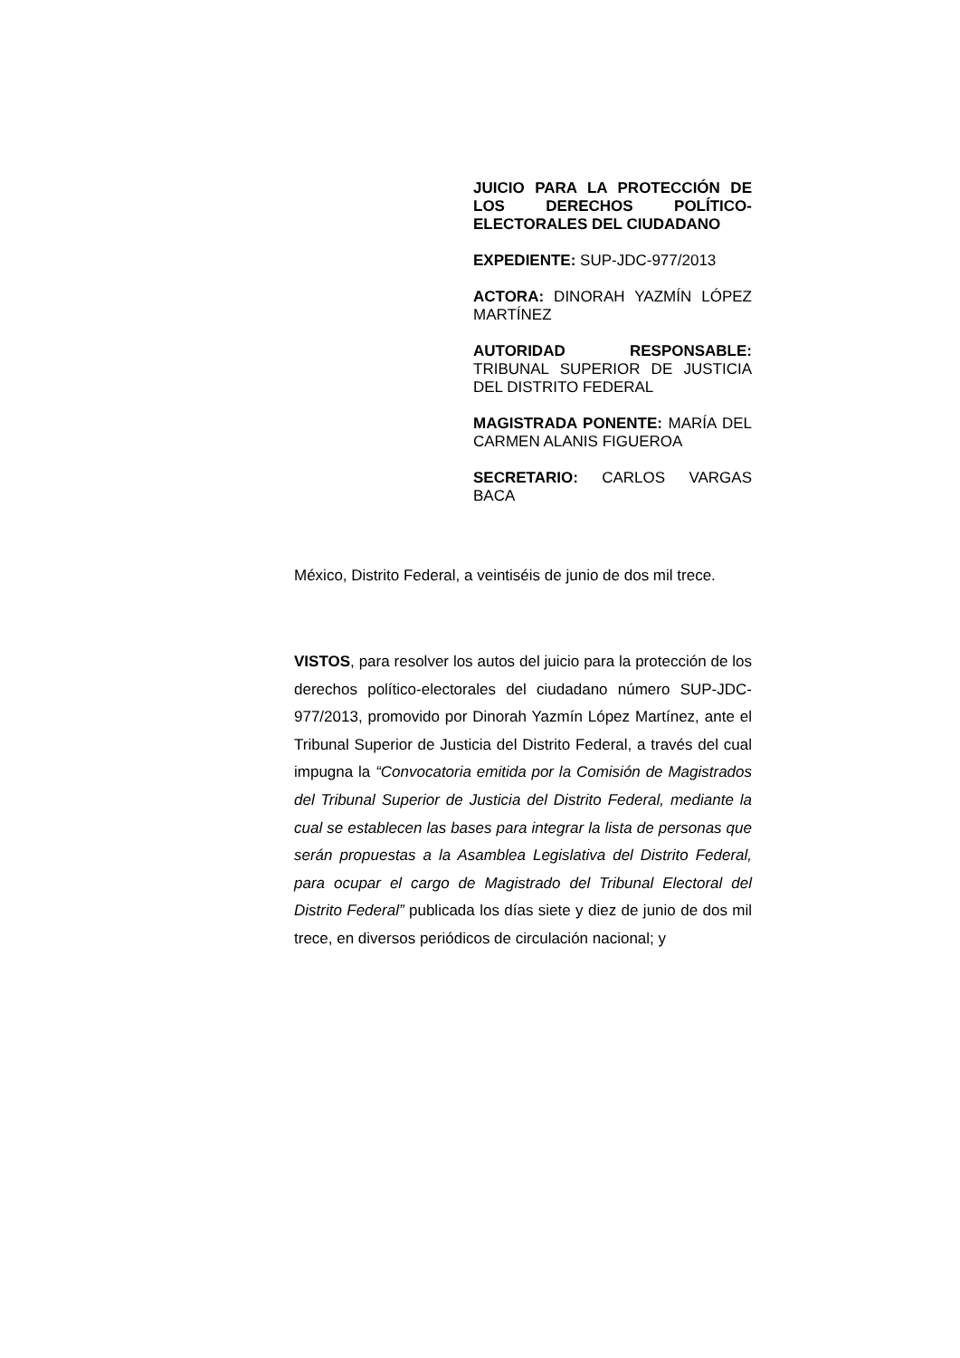JUICIO PARA LA PROTECCIÓN DE LOS DERECHOS POLÍTICO-ELECTORALES DEL CIUDADANO
EXPEDIENTE: SUP-JDC-977/2013
ACTORA: DINORAH YAZMÍN LÓPEZ MARTÍNEZ
AUTORIDAD RESPONSABLE: TRIBUNAL SUPERIOR DE JUSTICIA DEL DISTRITO FEDERAL
MAGISTRADA PONENTE: MARÍA DEL CARMEN ALANIS FIGUEROA
SECRETARIO: CARLOS VARGAS BACA
México, Distrito Federal, a veintiséis de junio de dos mil trece.
VISTOS, para resolver los autos del juicio para la protección de los derechos político-electorales del ciudadano número SUP-JDC-977/2013, promovido por Dinorah Yazmín López Martínez, ante el Tribunal Superior de Justicia del Distrito Federal, a través del cual impugna la “Convocatoria emitida por la Comisión de Magistrados del Tribunal Superior de Justicia del Distrito Federal, mediante la cual se establecen las bases para integrar la lista de personas que serán propuestas a la Asamblea Legislativa del Distrito Federal, para ocupar el cargo de Magistrado del Tribunal Electoral del Distrito Federal” publicada los días siete y diez de junio de dos mil trece, en diversos periódicos de circulación nacional; y